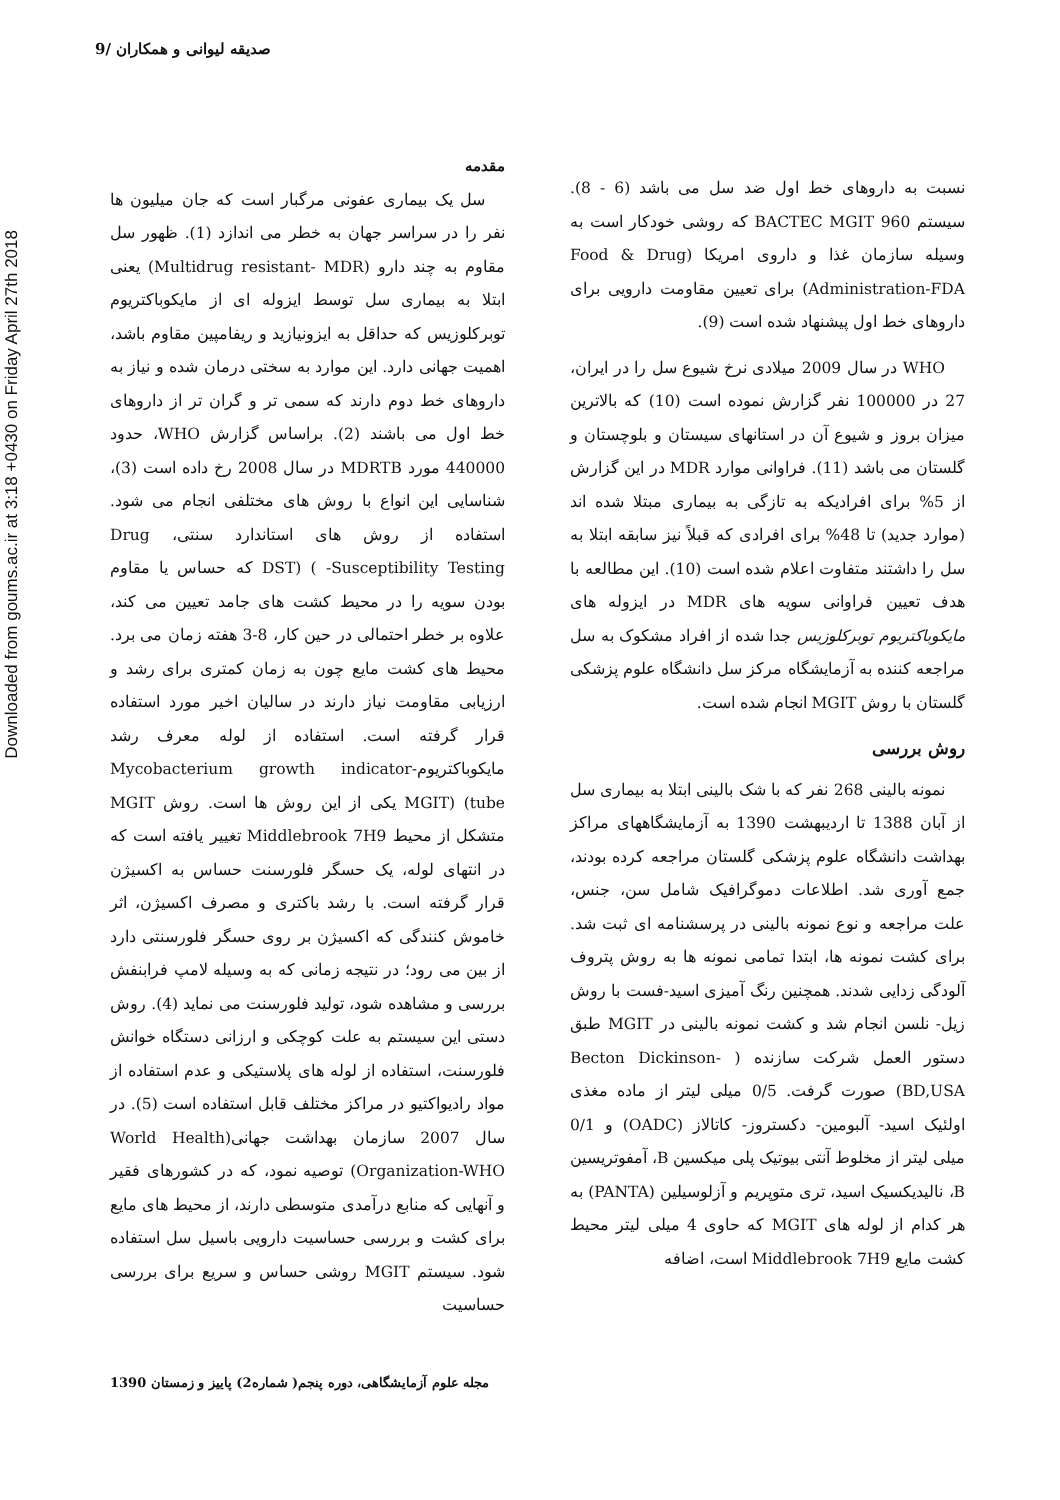صدیقه لیوانی و همکاران /9
Downloaded from goums.ac.ir at 3:18 +0430 on Friday April 27th 2018
مقدمه
سل یک بیماری عفونی مرگبار است که جان میلیون ها نفر را در سراسر جهان به خطر می اندازد (1). ظهور سل مقاوم به چند دارو (Multidrug resistant- MDR) یعنی ابتلا به بیماری سل توسط ایزوله ای از مایکوباکتریوم توبرکلوزیس که حداقل به ایزونیازید و ریفامپین مقاوم باشد، اهمیت جهانی دارد. این موارد به سختی درمان شده و نیاز به داروهای خط دوم دارند که سمی تر و گران تر از داروهای خط اول می باشند (2). براساس گزارش WHO، حدود 440000 مورد MDRTB در سال 2008 رخ داده است (3)، شناسایی این انواع با روش های مختلفی انجام می شود. استفاده از روش های استاندارد سنتی، Drug Susceptibility Testing- ) (DST که حساس یا مقاوم بودن سویه را در محیط کشت های جامد تعیین می کند، علاوه بر خطر احتمالی در حین کار، 8-3 هفته زمان می برد. محیط های کشت مایع چون به زمان کمتری برای رشد و ارزیابی مقاومت نیاز دارند در سالیان اخیر مورد استفاده قرار گرفته است. استفاده از لوله معرف رشد مایکوباکتریوم-Mycobacterium growth indicator tube) (MGIT یکی از این روش ها است. روش MGIT متشکل از محیط Middlebrook 7H9 تغییر یافته است که در انتهای لوله، یک حسگر فلورسنت حساس به اکسیژن قرار گرفته است. با رشد باکتری و مصرف اکسیژن، اثر خاموش کنندگی که اکسیژن بر روی حسگر فلورسنتی دارد از بین می رود؛ در نتیجه زمانی که به وسیله لامپ فرابنفش بررسی و مشاهده شود، تولید فلورسنت می نماید (4). روش دستی این سیستم به علت کوچکی و ارزانی دستگاه خوانش فلورسنت، استفاده از لوله های پلاستیکی و عدم استفاده از مواد رادیواکتیو در مراکز مختلف قابل استفاده است (5). در سال 2007 سازمان بهداشت جهانی(World Health Organization-WHO) توصیه نمود، که در کشورهای فقیر و آنهایی که منابع درآمدی متوسطی دارند، از محیط های مایع برای کشت و بررسی حساسیت دارویی باسیل سل استفاده شود. سیستم MGIT روشی حساس و سریع برای بررسی حساسیت
نسبت به داروهای خط اول ضد سل می باشد (6 - 8). سیستم BACTEC MGIT 960 که روشی خودکار است به وسیله سازمان غذا و داروی امریکا (Food & Drug Administration-FDA) برای تعیین مقاومت دارویی برای داروهای خط اول پیشنهاد شده است (9).
WHO در سال 2009 میلادی نرخ شیوع سل را در ایران، 27 در 100000 نفر گزارش نموده است (10) که بالاترین میزان بروز و شیوع آن در استانهای سیستان و بلوچستان و گلستان می باشد (11). فراوانی موارد MDR در این گزارش از 5% برای افرادیکه به تازگی به بیماری مبتلا شده اند (موارد جدید) تا 48% برای افرادی که قبلاً نیز سابقه ابتلا به سل را داشتند متفاوت اعلام شده است (10). این مطالعه با هدف تعیین فراوانی سویه های MDR در ایزوله های مایکوباکتریوم توبرکلوزیس جدا شده از افراد مشکوک به سل مراجعه کننده به آزمایشگاه مرکز سل دانشگاه علوم پزشکی گلستان با روش MGIT انجام شده است.
روش بررسی
نمونه بالینی 268 نفر که با شک بالینی ابتلا به بیماری سل از آبان 1388 تا اردیبهشت 1390 به آزمایشگاههای مراکز بهداشت دانشگاه علوم پزشکی گلستان مراجعه کرده بودند، جمع آوری شد. اطلاعات دموگرافیک شامل سن، جنس، علت مراجعه و نوع نمونه بالینی در پرسشنامه ای ثبت شد. برای کشت نمونه ها، ابتدا تمامی نمونه ها به روش پتروف آلودگی زدایی شدند. همچنین رنگ آمیزی اسید-فست با روش زیل- نلسن انجام شد و کشت نمونه بالینی در MGIT طبق دستور العمل شرکت سازنده ( Becton Dickinson-BD,USA) صورت گرفت. 0/5 میلی لیتر از ماده مغذی اولئیک اسید- آلبومین- دکستروز- کاتالاز (OADC) و 0/1 میلی لیتر از مخلوط آنتی بیوتیک پلی میکسین B، آمفوتریسین B، نالیدیکسیک اسید، تری متوپریم و آزلوسیلین (PANTA) به هر کدام از لوله های MGIT که حاوی 4 میلی لیتر محیط کشت مایع Middlebrook 7H9 است، اضافه
مجله علوم آزمایشگاهی، دوره پنجم( شماره2) پاییز و زمستان 1390